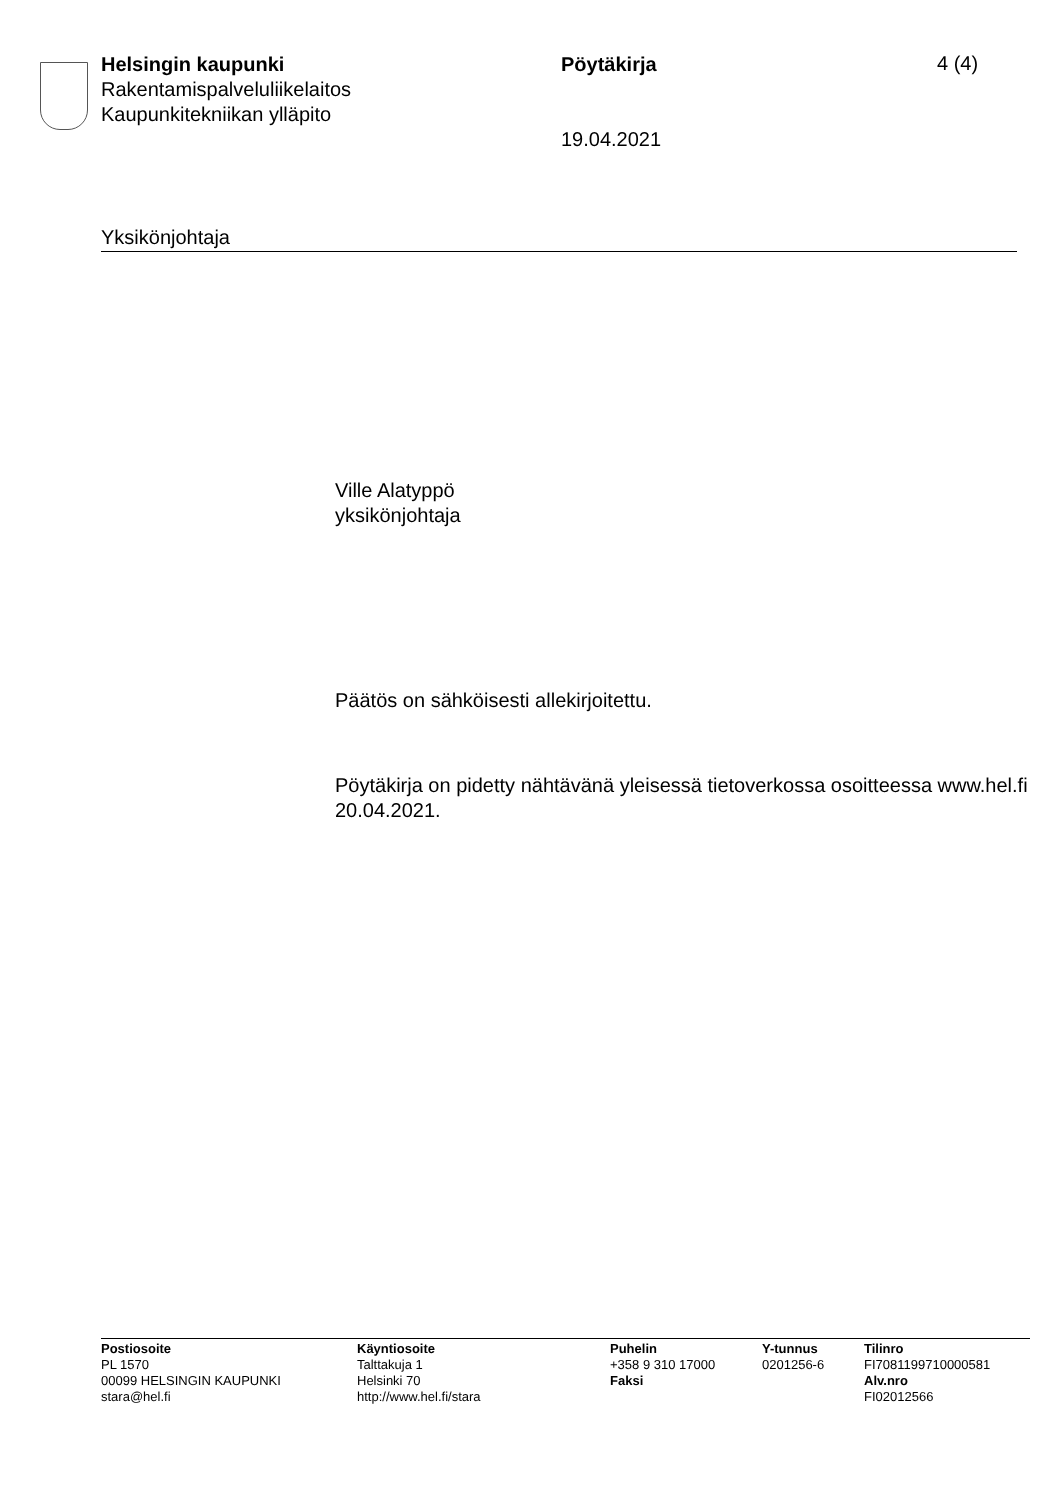Helsingin kaupunki
Rakentamispalveluliikelaitos
Kaupunkitekniikan ylläpito
Pöytäkirja
19.04.2021
4 (4)
Yksikönjohtaja
Ville Alatyppö
yksikönjohtaja
Päätös on sähköisesti allekirjoitettu.
Pöytäkirja on pidetty nähtävänä yleisessä tietoverkossa osoitteessa www.hel.fi 20.04.2021.
Postiosoite
PL 1570
00099 HELSINGIN KAUPUNKI
stara@hel.fi
Käyntiosoite
Talttakuja 1
Helsinki 70
http://www.hel.fi/stara
Puhelin
+358 9 310 17000
Faksi
Y-tunnus
0201256-6
Tilinro
FI7081199710000581
Alv.nro
FI02012566